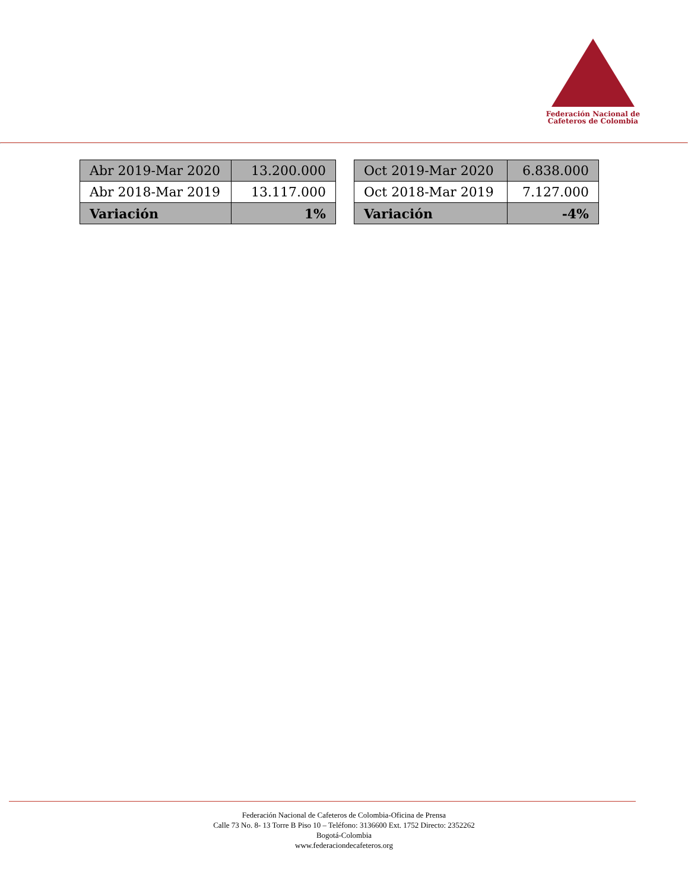Federación Nacional de
Cafeteros de Colombia
| Abr 2019-Mar 2020 | 13.200.000 |
| Abr 2018-Mar 2019 | 13.117.000 |
| Variación | 1% |
| Oct 2019-Mar 2020 | 6.838.000 |
| Oct 2018-Mar 2019 | 7.127.000 |
| Variación | -4% |
Federación Nacional de Cafeteros de Colombia-Oficina de Prensa
Calle 73 No. 8- 13 Torre B Piso 10 – Teléfono: 3136600 Ext. 1752 Directo: 2352262
Bogotá-Colombia
www.federaciondecafeteros.org